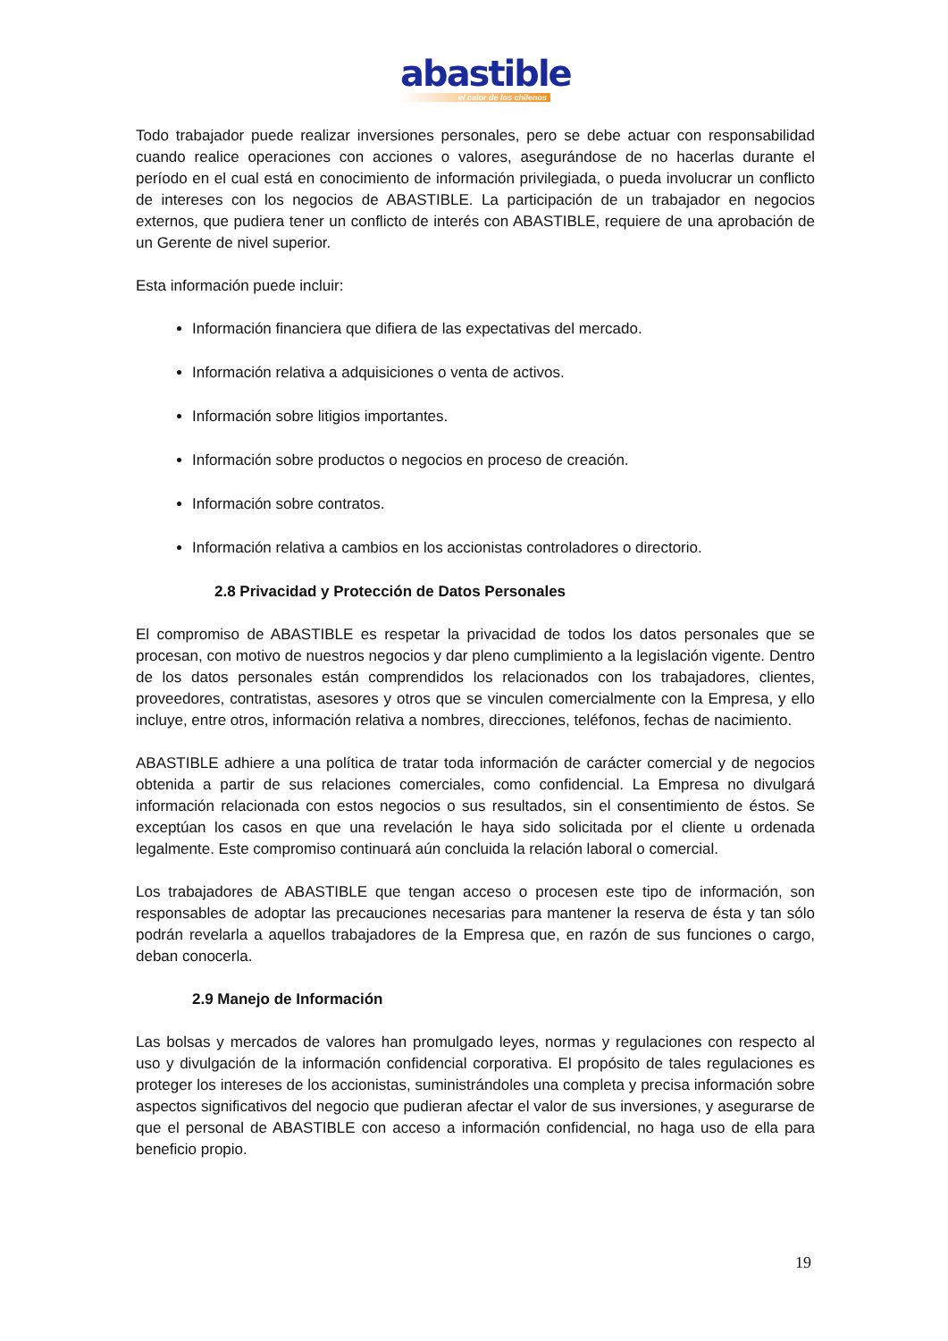abastible
el calor de los chilenos
Todo trabajador puede realizar inversiones personales, pero se debe actuar con responsabilidad cuando realice operaciones con acciones o valores, asegurándose de no hacerlas durante el período en el cual está en conocimiento de información privilegiada, o pueda involucrar un conflicto de intereses con los negocios de ABASTIBLE. La participación de un trabajador en negocios externos, que pudiera tener un conflicto de interés con ABASTIBLE, requiere de una aprobación de un Gerente de nivel superior.
Esta información puede incluir:
Información financiera que difiera de las expectativas del mercado.
Información relativa a adquisiciones o venta de activos.
Información sobre litigios importantes.
Información sobre productos o negocios en proceso de creación.
Información sobre contratos.
Información relativa a cambios en los accionistas controladores o directorio.
2.8 Privacidad y Protección de Datos Personales
El compromiso de ABASTIBLE es respetar la privacidad de todos los datos personales que se procesan, con motivo de nuestros negocios y dar pleno cumplimiento a la legislación vigente. Dentro de los datos personales están comprendidos los relacionados con los trabajadores, clientes, proveedores, contratistas, asesores y otros que se vinculen comercialmente con la Empresa, y ello incluye, entre otros, información relativa a nombres, direcciones, teléfonos, fechas de nacimiento.
ABASTIBLE adhiere a una política de tratar toda información de carácter comercial y de negocios obtenida a partir de sus relaciones comerciales, como confidencial. La Empresa no divulgará información relacionada con estos negocios o sus resultados, sin el consentimiento de éstos. Se exceptúan los casos en que una revelación le haya sido solicitada por el cliente u ordenada legalmente. Este compromiso continuará aún concluida la relación laboral o comercial.
Los trabajadores de ABASTIBLE que tengan acceso o procesen este tipo de información, son responsables de adoptar las precauciones necesarias para mantener la reserva de ésta y tan sólo podrán revelarla a aquellos trabajadores de la Empresa que, en razón de sus funciones o cargo, deban conocerla.
2.9 Manejo de Información
Las bolsas y mercados de valores han promulgado leyes, normas y regulaciones con respecto al uso y divulgación de la información confidencial corporativa. El propósito de tales regulaciones es proteger los intereses de los accionistas, suministrándoles una completa y precisa información sobre aspectos significativos del negocio que pudieran afectar el valor de sus inversiones, y asegurarse de que el personal de ABASTIBLE con acceso a información confidencial, no haga uso de ella para beneficio propio.
19